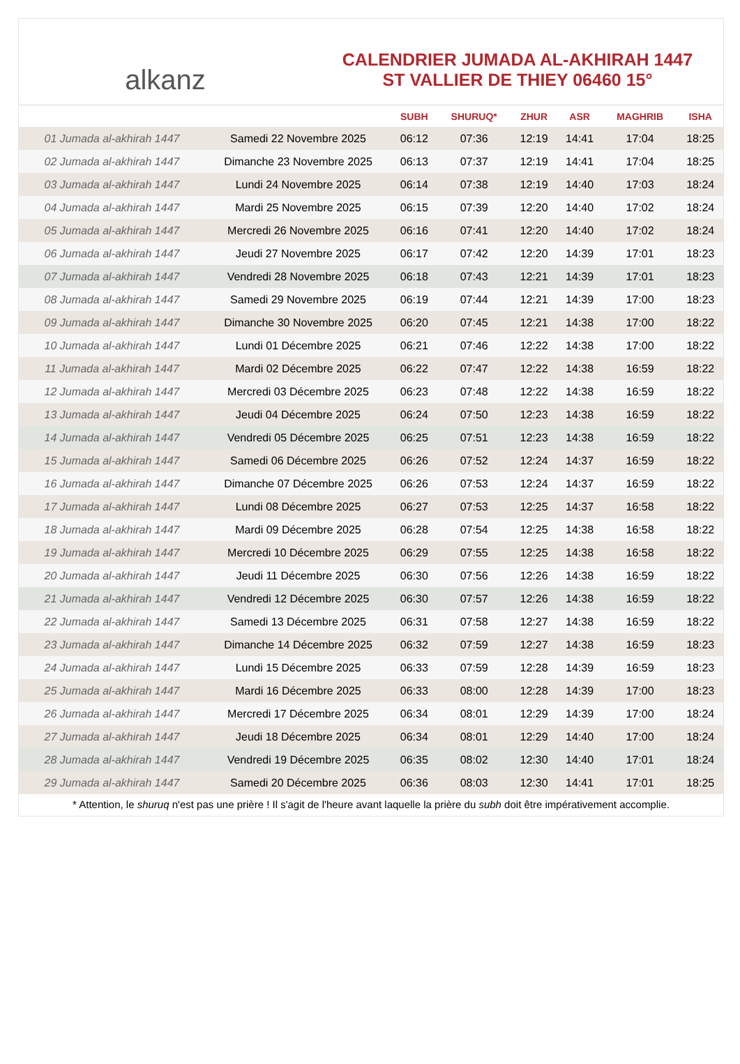alkanz
CALENDRIER JUMADA AL-AKHIRAH 1447
ST VALLIER DE THIEY 06460 15°
| | | SUBH | SHURUQ* | ZHUR | ASR | MAGHRIB | ISHA |
| --- | --- | --- | --- | --- | --- | --- | --- |
| 01 Jumada al-akhirah 1447 | Samedi 22 Novembre 2025 | 06:12 | 07:36 | 12:19 | 14:41 | 17:04 | 18:25 |
| 02 Jumada al-akhirah 1447 | Dimanche 23 Novembre 2025 | 06:13 | 07:37 | 12:19 | 14:41 | 17:04 | 18:25 |
| 03 Jumada al-akhirah 1447 | Lundi 24 Novembre 2025 | 06:14 | 07:38 | 12:19 | 14:40 | 17:03 | 18:24 |
| 04 Jumada al-akhirah 1447 | Mardi 25 Novembre 2025 | 06:15 | 07:39 | 12:20 | 14:40 | 17:02 | 18:24 |
| 05 Jumada al-akhirah 1447 | Mercredi 26 Novembre 2025 | 06:16 | 07:41 | 12:20 | 14:40 | 17:02 | 18:24 |
| 06 Jumada al-akhirah 1447 | Jeudi 27 Novembre 2025 | 06:17 | 07:42 | 12:20 | 14:39 | 17:01 | 18:23 |
| 07 Jumada al-akhirah 1447 | Vendredi 28 Novembre 2025 | 06:18 | 07:43 | 12:21 | 14:39 | 17:01 | 18:23 |
| 08 Jumada al-akhirah 1447 | Samedi 29 Novembre 2025 | 06:19 | 07:44 | 12:21 | 14:39 | 17:00 | 18:23 |
| 09 Jumada al-akhirah 1447 | Dimanche 30 Novembre 2025 | 06:20 | 07:45 | 12:21 | 14:38 | 17:00 | 18:22 |
| 10 Jumada al-akhirah 1447 | Lundi 01 Décembre 2025 | 06:21 | 07:46 | 12:22 | 14:38 | 17:00 | 18:22 |
| 11 Jumada al-akhirah 1447 | Mardi 02 Décembre 2025 | 06:22 | 07:47 | 12:22 | 14:38 | 16:59 | 18:22 |
| 12 Jumada al-akhirah 1447 | Mercredi 03 Décembre 2025 | 06:23 | 07:48 | 12:22 | 14:38 | 16:59 | 18:22 |
| 13 Jumada al-akhirah 1447 | Jeudi 04 Décembre 2025 | 06:24 | 07:50 | 12:23 | 14:38 | 16:59 | 18:22 |
| 14 Jumada al-akhirah 1447 | Vendredi 05 Décembre 2025 | 06:25 | 07:51 | 12:23 | 14:38 | 16:59 | 18:22 |
| 15 Jumada al-akhirah 1447 | Samedi 06 Décembre 2025 | 06:26 | 07:52 | 12:24 | 14:37 | 16:59 | 18:22 |
| 16 Jumada al-akhirah 1447 | Dimanche 07 Décembre 2025 | 06:26 | 07:53 | 12:24 | 14:37 | 16:59 | 18:22 |
| 17 Jumada al-akhirah 1447 | Lundi 08 Décembre 2025 | 06:27 | 07:53 | 12:25 | 14:37 | 16:58 | 18:22 |
| 18 Jumada al-akhirah 1447 | Mardi 09 Décembre 2025 | 06:28 | 07:54 | 12:25 | 14:38 | 16:58 | 18:22 |
| 19 Jumada al-akhirah 1447 | Mercredi 10 Décembre 2025 | 06:29 | 07:55 | 12:25 | 14:38 | 16:58 | 18:22 |
| 20 Jumada al-akhirah 1447 | Jeudi 11 Décembre 2025 | 06:30 | 07:56 | 12:26 | 14:38 | 16:59 | 18:22 |
| 21 Jumada al-akhirah 1447 | Vendredi 12 Décembre 2025 | 06:30 | 07:57 | 12:26 | 14:38 | 16:59 | 18:22 |
| 22 Jumada al-akhirah 1447 | Samedi 13 Décembre 2025 | 06:31 | 07:58 | 12:27 | 14:38 | 16:59 | 18:22 |
| 23 Jumada al-akhirah 1447 | Dimanche 14 Décembre 2025 | 06:32 | 07:59 | 12:27 | 14:38 | 16:59 | 18:23 |
| 24 Jumada al-akhirah 1447 | Lundi 15 Décembre 2025 | 06:33 | 07:59 | 12:28 | 14:39 | 16:59 | 18:23 |
| 25 Jumada al-akhirah 1447 | Mardi 16 Décembre 2025 | 06:33 | 08:00 | 12:28 | 14:39 | 17:00 | 18:23 |
| 26 Jumada al-akhirah 1447 | Mercredi 17 Décembre 2025 | 06:34 | 08:01 | 12:29 | 14:39 | 17:00 | 18:24 |
| 27 Jumada al-akhirah 1447 | Jeudi 18 Décembre 2025 | 06:34 | 08:01 | 12:29 | 14:40 | 17:00 | 18:24 |
| 28 Jumada al-akhirah 1447 | Vendredi 19 Décembre 2025 | 06:35 | 08:02 | 12:30 | 14:40 | 17:01 | 18:24 |
| 29 Jumada al-akhirah 1447 | Samedi 20 Décembre 2025 | 06:36 | 08:03 | 12:30 | 14:41 | 17:01 | 18:25 |
* Attention, le shuruq n'est pas une prière ! Il s'agit de l'heure avant laquelle la prière du subh doit être impérativement accomplie.